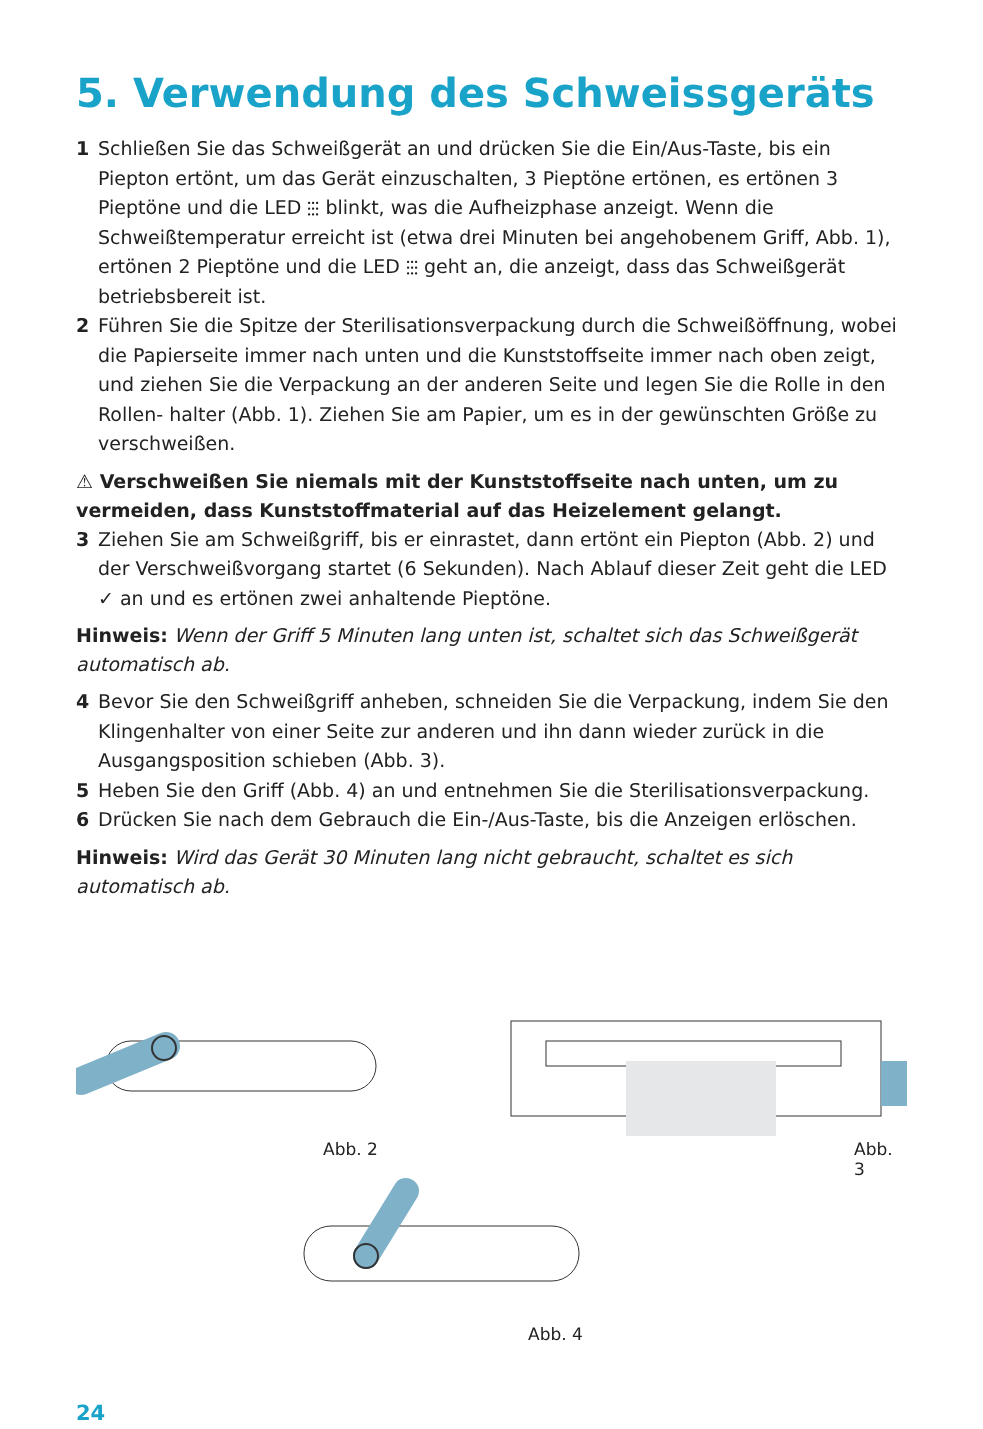5. Verwendung des Schweissgeräts
1 Schließen Sie das Schweißgerät an und drücken Sie die Ein/Aus-Taste, bis ein Piepton ertönt, um das Gerät einzuschalten, 3 Pieptöne ertönen, es ertönen 3 Pieptöne und die LED ⫶⫶⫶ blinkt, was die Aufheizphase anzeigt. Wenn die Schweißtemperatur erreicht ist (etwa drei Minuten bei angehobenem Griff, Abb. 1), ertönen 2 Pieptöne und die LED ⫶⫶⫶ geht an, die anzeigt, dass das Schweißgerät betriebsbereit ist.
2 Führen Sie die Spitze der Sterilisationsverpackung durch die Schweißöffnung, wobei die Papierseite immer nach unten und die Kunststoffseite immer nach oben zeigt, und ziehen Sie die Verpackung an der anderen Seite und legen Sie die Rolle in den Rollen- halter (Abb. 1). Ziehen Sie am Papier, um es in der gewünschten Größe zu verschweißen.
⚠ Verschweißen Sie niemals mit der Kunststoffseite nach unten, um zu vermeiden, dass Kunststoffmaterial auf das Heizelement gelangt.
3 Ziehen Sie am Schweißgriff, bis er einrastet, dann ertönt ein Piepton (Abb. 2) und der Verschweißvorgang startet (6 Sekunden). Nach Ablauf dieser Zeit geht die LED ✓ an und es ertönen zwei anhaltende Pieptöne.
Hinweis: Wenn der Griff 5 Minuten lang unten ist, schaltet sich das Schweißgerät automatisch ab.
4 Bevor Sie den Schweißgriff anheben, schneiden Sie die Verpackung, indem Sie den Klingenhalter von einer Seite zur anderen und ihn dann wieder zurück in die Ausgangsposition schieben (Abb. 3).
5 Heben Sie den Griff (Abb. 4) an und entnehmen Sie die Sterilisationsverpackung.
6 Drücken Sie nach dem Gebrauch die Ein-/Aus-Taste, bis die Anzeigen erlöschen.
Hinweis: Wird das Gerät 30 Minuten lang nicht gebraucht, schaltet es sich automatisch ab.
Abb. 2 Abb. 3
Abb. 4
24